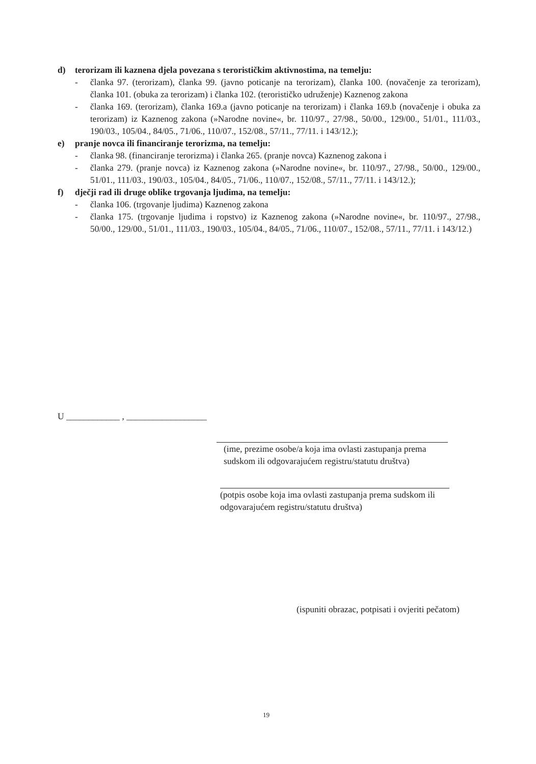d) terorizam ili kaznena djela povezana s terorističkim aktivnostima, na temelju:
- članka 97. (terorizam), članka 99. (javno poticanje na terorizam), članka 100. (novačenje za terorizam), članka 101. (obuka za terorizam) i članka 102. (terorističko udruženje) Kaznenog zakona
- članka 169. (terorizam), članka 169.a (javno poticanje na terorizam) i članka 169.b (novačenje i obuka za terorizam) iz Kaznenog zakona (»Narodne novine«, br. 110/97., 27/98., 50/00., 129/00., 51/01., 111/03., 190/03., 105/04., 84/05., 71/06., 110/07., 152/08., 57/11., 77/11. i 143/12.);
e) pranje novca ili financiranje terorizma, na temelju:
- članka 98. (financiranje terorizma) i članka 265. (pranje novca) Kaznenog zakona i
- članka 279. (pranje novca) iz Kaznenog zakona (»Narodne novine«, br. 110/97., 27/98., 50/00., 129/00., 51/01., 111/03., 190/03., 105/04., 84/05., 71/06., 110/07., 152/08., 57/11., 77/11. i 143/12.);
f) dječji rad ili druge oblike trgovanja ljudima, na temelju:
- članka 106. (trgovanje ljudima) Kaznenog zakona
- članka 175. (trgovanje ljudima i ropstvo) iz Kaznenog zakona (»Narodne novine«, br. 110/97., 27/98., 50/00., 129/00., 51/01., 111/03., 190/03., 105/04., 84/05., 71/06., 110/07., 152/08., 57/11., 77/11. i 143/12.)
U ____________ , __________________
(ime, prezime osobe/a koja ima ovlasti zastupanja prema sudskom ili odgovarajućem registru/statutu društva)
(potpis osobe koja ima ovlasti zastupanja prema sudskom ili odgovarajućem registru/statutu društva)
(ispuniti obrazac, potpisati i ovjeriti pečatom)
19